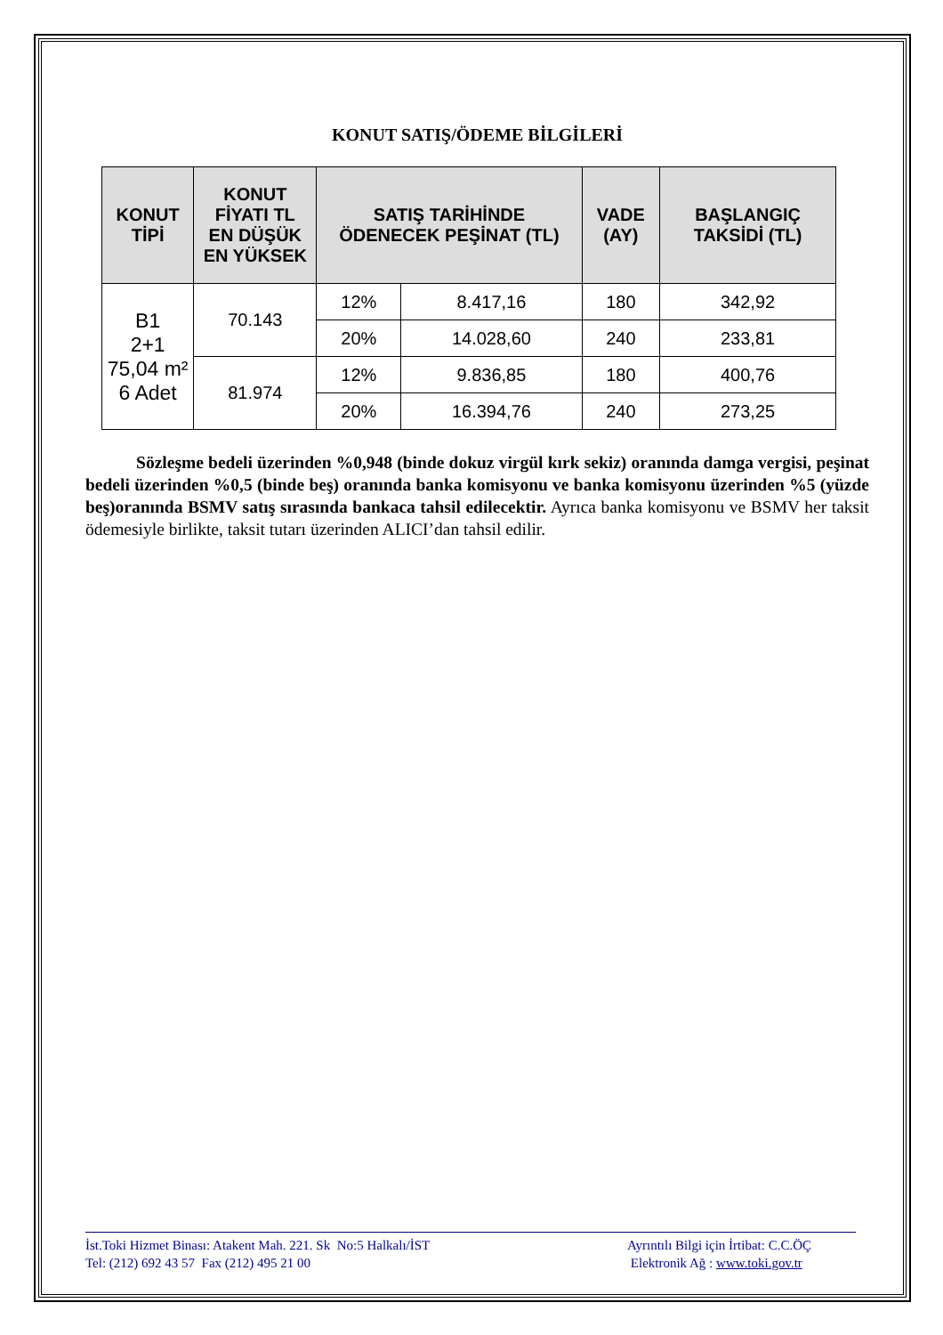KONUT SATIŞ/ÖDEME BİLGİLERİ
| KONUT TİPİ | KONUT FİYATI TL EN DÜŞÜK EN YÜKSEK | SATIŞ TARİHİNDE ÖDENECEK PEŞİNAT (TL) | | VADE (AY) | BAŞLANGIÇ TAKSİDİ (TL) |
| --- | --- | --- | --- | --- | --- |
| B1 2+1 75,04 m² 6 Adet | 70.143 | 12% | 8.417,16 | 180 | 342,92 |
| | | 20% | 14.028,60 | 240 | 233,81 |
| | 81.974 | 12% | 9.836,85 | 180 | 400,76 |
| | | 20% | 16.394,76 | 240 | 273,25 |
Sözleşme bedeli üzerinden %0,948 (binde dokuz virgül kırk sekiz) oranında damga vergisi, peşinat bedeli üzerinden %0,5 (binde beş) oranında banka komisyonu ve banka komisyonu üzerinden %5 (yüzde beş)oranında BSMV satış sırasında bankaca tahsil edilecektir. Ayrıca banka komisyonu ve BSMV her taksit ödemesiyle birlikte, taksit tutarı üzerinden ALICI’dan tahsil edilir.
İst.Toki Hizmet Binası: Atakent Mah. 221. Sk No:5 Halkalı/İST
Tel: (212) 692 43 57 Fax (212) 495 21 00
Ayrıntılı Bilgi için İrtibat: C.C.ÖÇ
Elektronik Ağ : www.toki.gov.tr